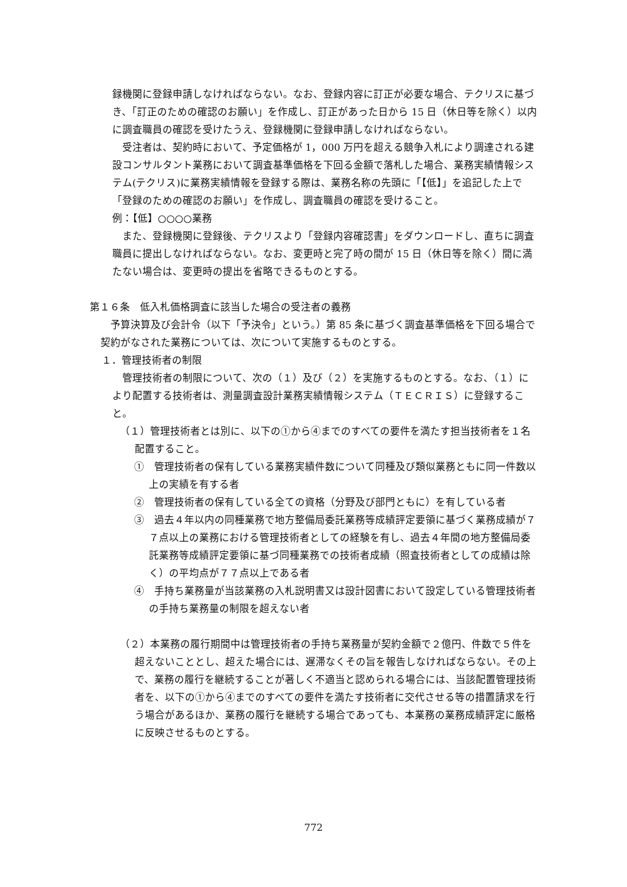録機関に登録申請しなければならない。なお、登録内容に訂正が必要な場合、テクリスに基づき、「訂正のための確認のお願い」を作成し、訂正があった日から 15 日（休日等を除く）以内に調査職員の確認を受けたうえ、登録機関に登録申請しなければならない。
受注者は、契約時において、予定価格が 1，000 万円を超える競争入札により調達される建設コンサルタント業務において調査基準価格を下回る金額で落札した場合、業務実績情報システム(テクリス)に業務実績情報を登録する際は、業務名称の先頭に「【低】」を追記した上で「登録のための確認のお願い」を作成し、調査職員の確認を受けること。
例：【低】○○○○業務
また、登録機関に登録後、テクリスより「登録内容確認書」をダウンロードし、直ちに調査職員に提出しなければならない。なお、変更時と完了時の間が 15 日（休日等を除く）間に満たない場合は、変更時の提出を省略できるものとする。
第１６条　低入札価格調査に該当した場合の受注者の義務
予算決算及び会計令（以下「予決令」という。）第 85 条に基づく調査基準価格を下回る場合で契約がなされた業務については、次について実施するものとする。
１．管理技術者の制限
管理技術者の制限について、次の（１）及び（２）を実施するものとする。なお、（１）により配置する技術者は、測量調査設計業務実績情報システム（ＴＥＣＲＩＳ）に登録すること。
（１）管理技術者とは別に、以下の①から④までのすべての要件を満たす担当技術者を１名配置すること。
①　管理技術者の保有している業務実績件数について同種及び類似業務ともに同一件数以上の実績を有する者
②　管理技術者の保有している全ての資格（分野及び部門ともに）を有している者
③　過去４年以内の同種業務で地方整備局委託業務等成績評定要領に基づく業務成績が７７点以上の業務における管理技術者としての経験を有し、過去４年間の地方整備局委託業務等成績評定要領に基づ同種業務での技術者成績（照査技術者としての成績は除く）の平均点が７７点以上である者
④　手持ち業務量が当該業務の入札説明書又は設計図書において設定している管理技術者の手持ち業務量の制限を超えない者
（２）本業務の履行期間中は管理技術者の手持ち業務量が契約金額で２億円、件数で５件を超えないこととし、超えた場合には、遅滞なくその旨を報告しなければならない。その上で、業務の履行を継続することが著しく不適当と認められる場合には、当該配置管理技術者を、以下の①から④までのすべての要件を満たす技術者に交代させる等の措置請求を行う場合があるほか、業務の履行を継続する場合であっても、本業務の業務成績評定に厳格に反映させるものとする。
772